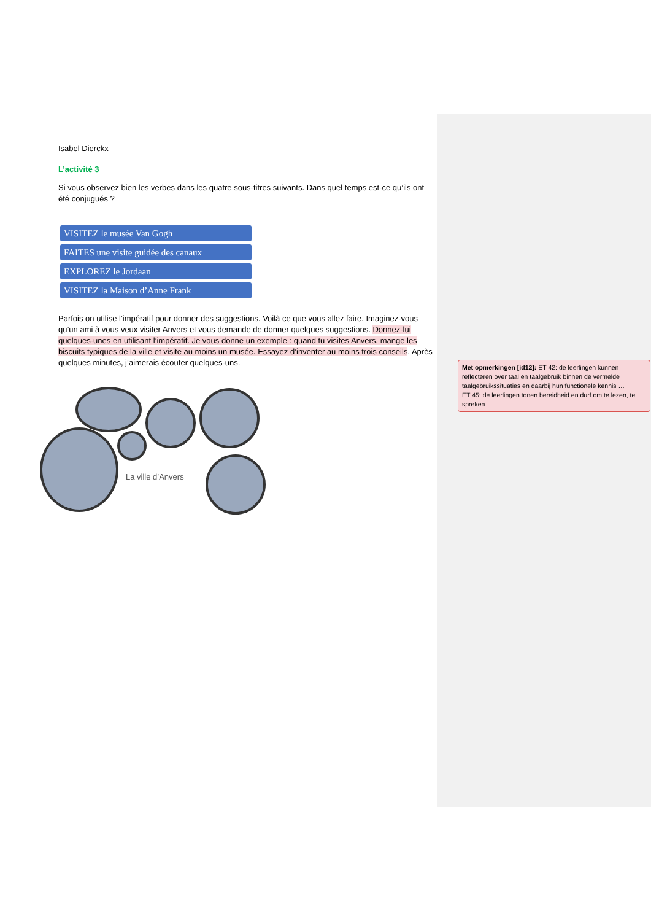Isabel Dierckx
L’activité 3
Si vous observez bien les verbes dans les quatre sous-titres suivants. Dans quel temps est-ce qu’ils ont été conjugués ?
VISITEZ le musée Van Gogh
FAITES une visite guidée des canaux
EXPLOREZ le Jordaan
VISITEZ la Maison d’Anne Frank
Parfois on utilise l’impératif pour donner des suggestions. Voilà ce que vous allez faire. Imaginez-vous qu’un ami à vous veux visiter Anvers et vous demande de donner quelques suggestions. Donnez-lui quelques-unes en utilisant l’impératif. Je vous donne un exemple : quand tu visites Anvers, mange les biscuits typiques de la ville et visite au moins un musée. Essayez d’inventer au moins trois conseils. Après quelques minutes, j’aimerais écouter quelques-uns.
La ville d’Anvers
Met opmerkingen [id12]: ET 42: de leerlingen kunnen reflecteren over taal en taalgebruik binnen de vermelde taalgebruikssituaties en daarbij hun functionele kennis …
ET 45: de leerlingen tonen bereidheid en durf om te lezen, te spreken …